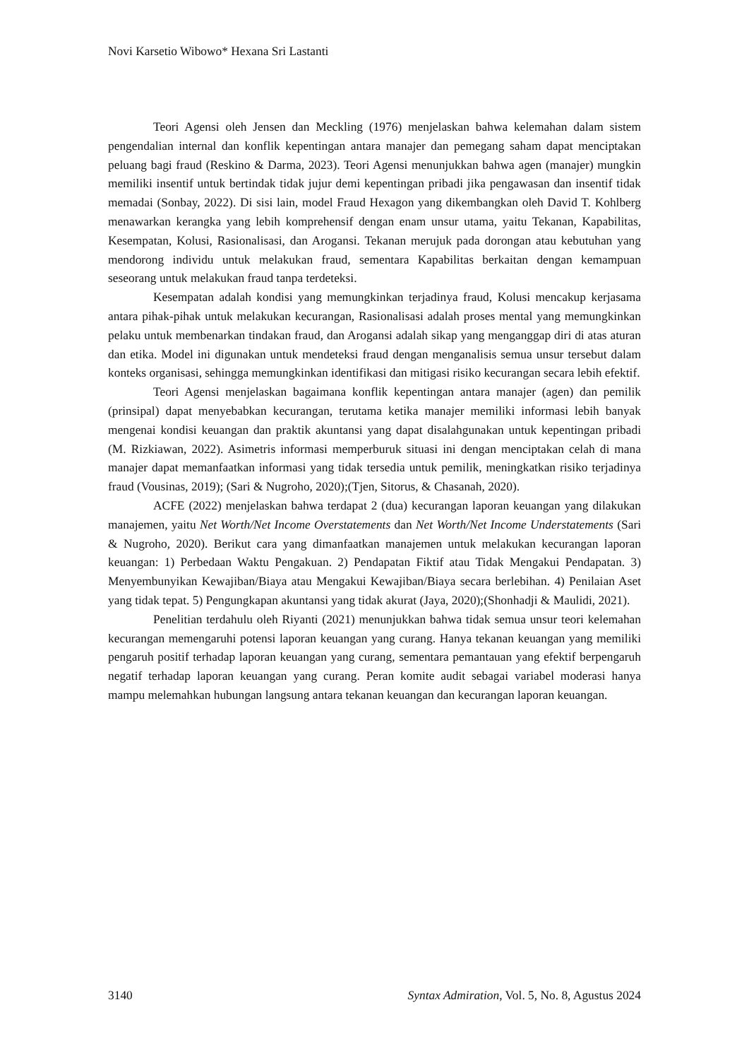Novi Karsetio Wibowo* Hexana Sri Lastanti
Teori Agensi oleh Jensen dan Meckling (1976) menjelaskan bahwa kelemahan dalam sistem pengendalian internal dan konflik kepentingan antara manajer dan pemegang saham dapat menciptakan peluang bagi fraud (Reskino & Darma, 2023). Teori Agensi menunjukkan bahwa agen (manajer) mungkin memiliki insentif untuk bertindak tidak jujur demi kepentingan pribadi jika pengawasan dan insentif tidak memadai (Sonbay, 2022). Di sisi lain, model Fraud Hexagon yang dikembangkan oleh David T. Kohlberg menawarkan kerangka yang lebih komprehensif dengan enam unsur utama, yaitu Tekanan, Kapabilitas, Kesempatan, Kolusi, Rasionalisasi, dan Arogansi. Tekanan merujuk pada dorongan atau kebutuhan yang mendorong individu untuk melakukan fraud, sementara Kapabilitas berkaitan dengan kemampuan seseorang untuk melakukan fraud tanpa terdeteksi.
Kesempatan adalah kondisi yang memungkinkan terjadinya fraud, Kolusi mencakup kerjasama antara pihak-pihak untuk melakukan kecurangan, Rasionalisasi adalah proses mental yang memungkinkan pelaku untuk membenarkan tindakan fraud, dan Arogansi adalah sikap yang menganggap diri di atas aturan dan etika. Model ini digunakan untuk mendeteksi fraud dengan menganalisis semua unsur tersebut dalam konteks organisasi, sehingga memungkinkan identifikasi dan mitigasi risiko kecurangan secara lebih efektif.
Teori Agensi menjelaskan bagaimana konflik kepentingan antara manajer (agen) dan pemilik (prinsipal) dapat menyebabkan kecurangan, terutama ketika manajer memiliki informasi lebih banyak mengenai kondisi keuangan dan praktik akuntansi yang dapat disalahgunakan untuk kepentingan pribadi (M. Rizkiawan, 2022). Asimetris informasi memperburuk situasi ini dengan menciptakan celah di mana manajer dapat memanfaatkan informasi yang tidak tersedia untuk pemilik, meningkatkan risiko terjadinya fraud (Vousinas, 2019); (Sari & Nugroho, 2020);(Tjen, Sitorus, & Chasanah, 2020).
ACFE (2022) menjelaskan bahwa terdapat 2 (dua) kecurangan laporan keuangan yang dilakukan manajemen, yaitu Net Worth/Net Income Overstatements dan Net Worth/Net Income Understatements (Sari & Nugroho, 2020). Berikut cara yang dimanfaatkan manajemen untuk melakukan kecurangan laporan keuangan: 1) Perbedaan Waktu Pengakuan. 2) Pendapatan Fiktif atau Tidak Mengakui Pendapatan. 3) Menyembunyikan Kewajiban/Biaya atau Mengakui Kewajiban/Biaya secara berlebihan. 4) Penilaian Aset yang tidak tepat. 5) Pengungkapan akuntansi yang tidak akurat (Jaya, 2020);(Shonhadji & Maulidi, 2021).
Penelitian terdahulu oleh Riyanti (2021) menunjukkan bahwa tidak semua unsur teori kelemahan kecurangan memengaruhi potensi laporan keuangan yang curang. Hanya tekanan keuangan yang memiliki pengaruh positif terhadap laporan keuangan yang curang, sementara pemantauan yang efektif berpengaruh negatif terhadap laporan keuangan yang curang. Peran komite audit sebagai variabel moderasi hanya mampu melemahkan hubungan langsung antara tekanan keuangan dan kecurangan laporan keuangan.
3140 Syntax Admiration, Vol. 5, No. 8, Agustus 2024